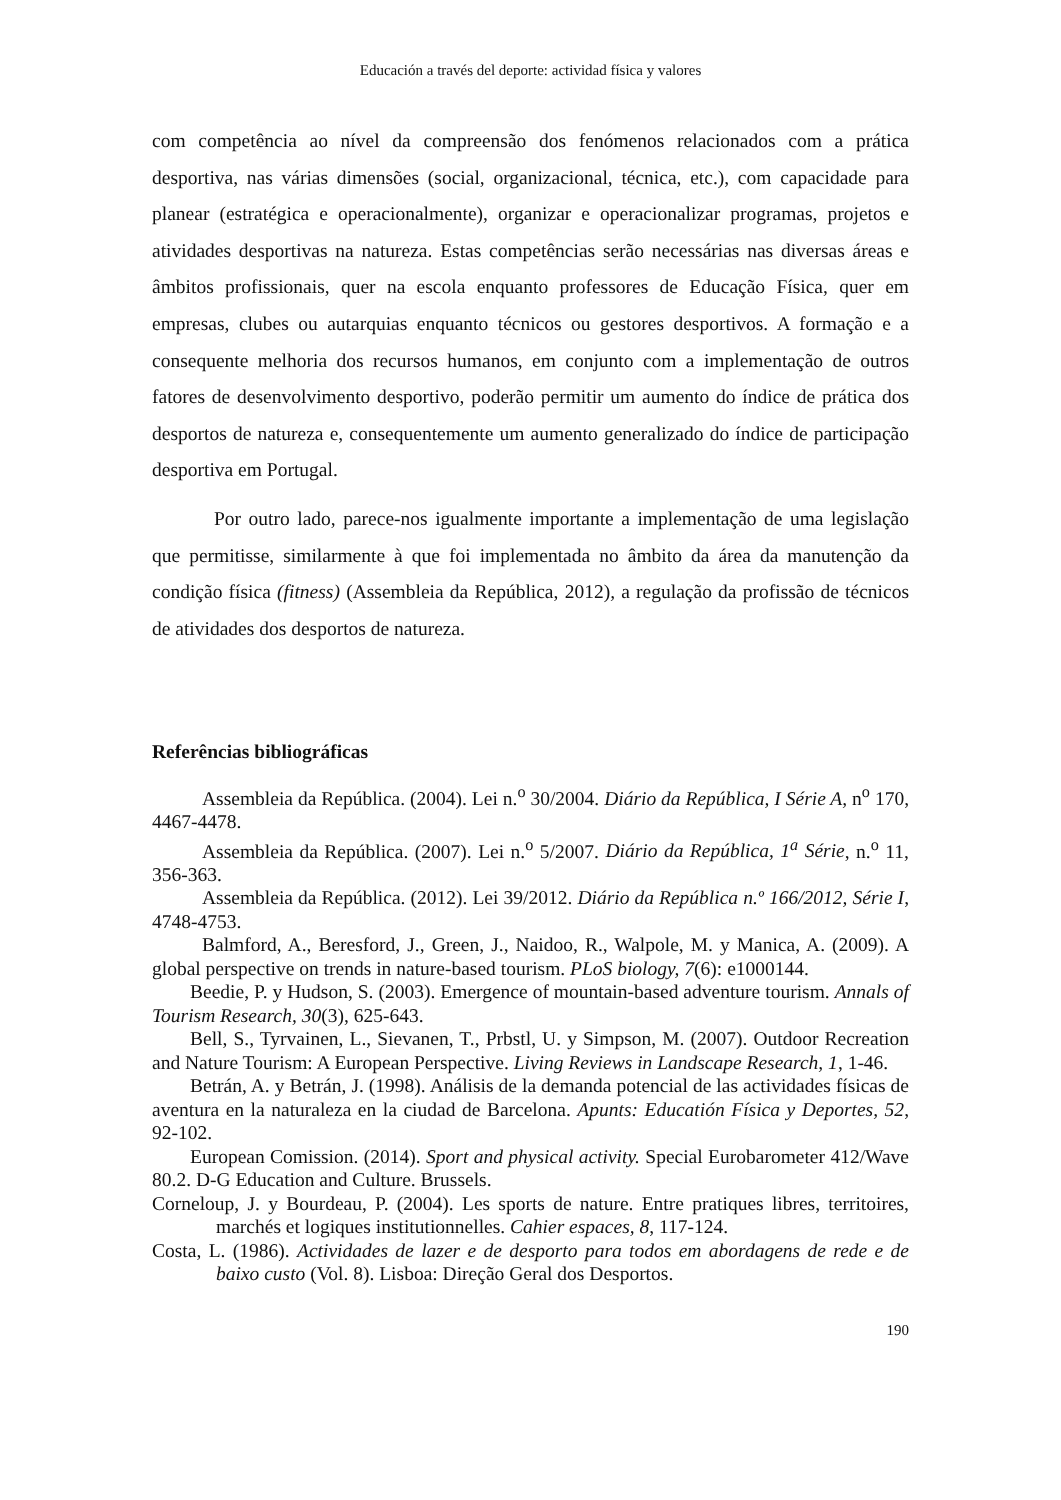Educación a través del deporte: actividad física y valores
com competência ao nível da compreensão dos fenómenos relacionados com a prática desportiva, nas várias dimensões (social, organizacional, técnica, etc.), com capacidade para planear (estratégica e operacionalmente), organizar e operacionalizar programas, projetos e atividades desportivas na natureza. Estas competências serão necessárias nas diversas áreas e âmbitos profissionais, quer na escola enquanto professores de Educação Física, quer em empresas, clubes ou autarquias enquanto técnicos ou gestores desportivos. A formação e a consequente melhoria dos recursos humanos, em conjunto com a implementação de outros fatores de desenvolvimento desportivo, poderão permitir um aumento do índice de prática dos desportos de natureza e, consequentemente um aumento generalizado do índice de participação desportiva em Portugal.
Por outro lado, parece-nos igualmente importante a implementação de uma legislação que permitisse, similarmente à que foi implementada no âmbito da área da manutenção da condição física (fitness) (Assembleia da República, 2012), a regulação da profissão de técnicos de atividades dos desportos de natureza.
Referências bibliográficas
Assembleia da República. (2004). Lei n.<sup>o</sup> 30/2004. Diário da República, I Série A, n<sup>o</sup> 170, 4467-4478.
Assembleia da República. (2007). Lei n.<sup>o</sup> 5/2007. Diário da República, 1<sup>a</sup> Série, n.<sup>o</sup> 11, 356-363.
Assembleia da República. (2012). Lei 39/2012. Diário da República n.º 166/2012, Série I, 4748-4753.
Balmford, A., Beresford, J., Green, J., Naidoo, R., Walpole, M. y Manica, A. (2009). A global perspective on trends in nature-based tourism. PLoS biology, 7(6): e1000144.
Beedie, P. y Hudson, S. (2003). Emergence of mountain-based adventure tourism. Annals of Tourism Research, 30(3), 625-643.
Bell, S., Tyrvainen, L., Sievanen, T., Prbstl, U. y Simpson, M. (2007). Outdoor Recreation and Nature Tourism: A European Perspective. Living Reviews in Landscape Research, 1, 1-46.
Betrán, A. y Betrán, J. (1998). Análisis de la demanda potencial de las actividades físicas de aventura en la naturaleza en la ciudad de Barcelona. Apunts: Educatión Física y Deportes, 52, 92-102.
European Comission. (2014). Sport and physical activity. Special Eurobarometer 412/Wave 80.2. D-G Education and Culture. Brussels.
Corneloup, J. y Bourdeau, P. (2004). Les sports de nature. Entre pratiques libres, territoires, marchés et logiques institutionnelles. Cahier espaces, 8, 117-124.
Costa, L. (1986). Actividades de lazer e de desporto para todos em abordagens de rede e de baixo custo (Vol. 8). Lisboa: Direção Geral dos Desportos.
190